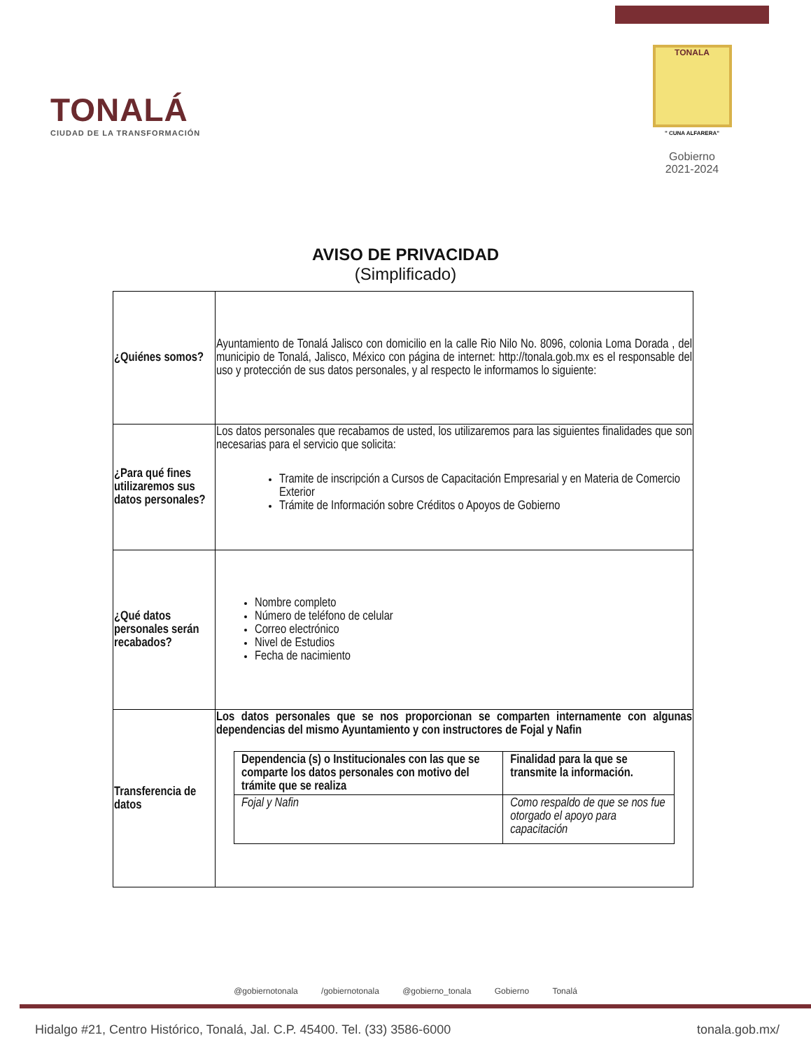TONALÁ
CIUDAD DE LA TRANSFORMACIÓN
TONALA
" CUNA ALFARERA"
Gobierno
2021-2024
AVISO DE PRIVACIDAD
(Simplificado)
| ¿Quiénes somos? | Ayuntamiento de Tonalá Jalisco con domicilio en la calle Rio Nilo No. 8096, colonia Loma Dorada , del municipio de Tonalá, Jalisco, México con página de internet: http://tonala.gob.mx es el responsable del uso y protección de sus datos personales, y al respecto le informamos lo siguiente: |
| ¿Para qué fines utilizaremos sus datos personales? | Los datos personales que recabamos de usted, los utilizaremos para las siguientes finalidades que son necesarias para el servicio que solicita: Tramite de inscripción a Cursos de Capacitación Empresarial y en Materia de Comercio Exterior Trámite de Información sobre Créditos o Apoyos de Gobierno |
| ¿Qué datos personales serán recabados? | Nombre completo Número de teléfono de celular Correo electrónico Nivel de Estudios Fecha de nacimiento |
| Transferencia de datos | Los datos personales que se nos proporcionan se comparten internamente con algunas dependencias del mismo Ayuntamiento y con instructores de Fojal y Nafin / Dependencia (s) o Institucionales con las que se comparte los datos personales con motivo del trámite que se realiza / Finalidad para la que se transmite la información. / / Fojal y Nafin / Como respaldo de que se nos fue otorgado el apoyo para capacitación / |
@gobiernotonala /gobiernotonala @gobierno_tonala Gobierno Tonalá
Hidalgo #21, Centro Histórico, Tonalá, Jal. C.P. 45400. Tel. (33) 3586-6000 tonala.gob.mx/